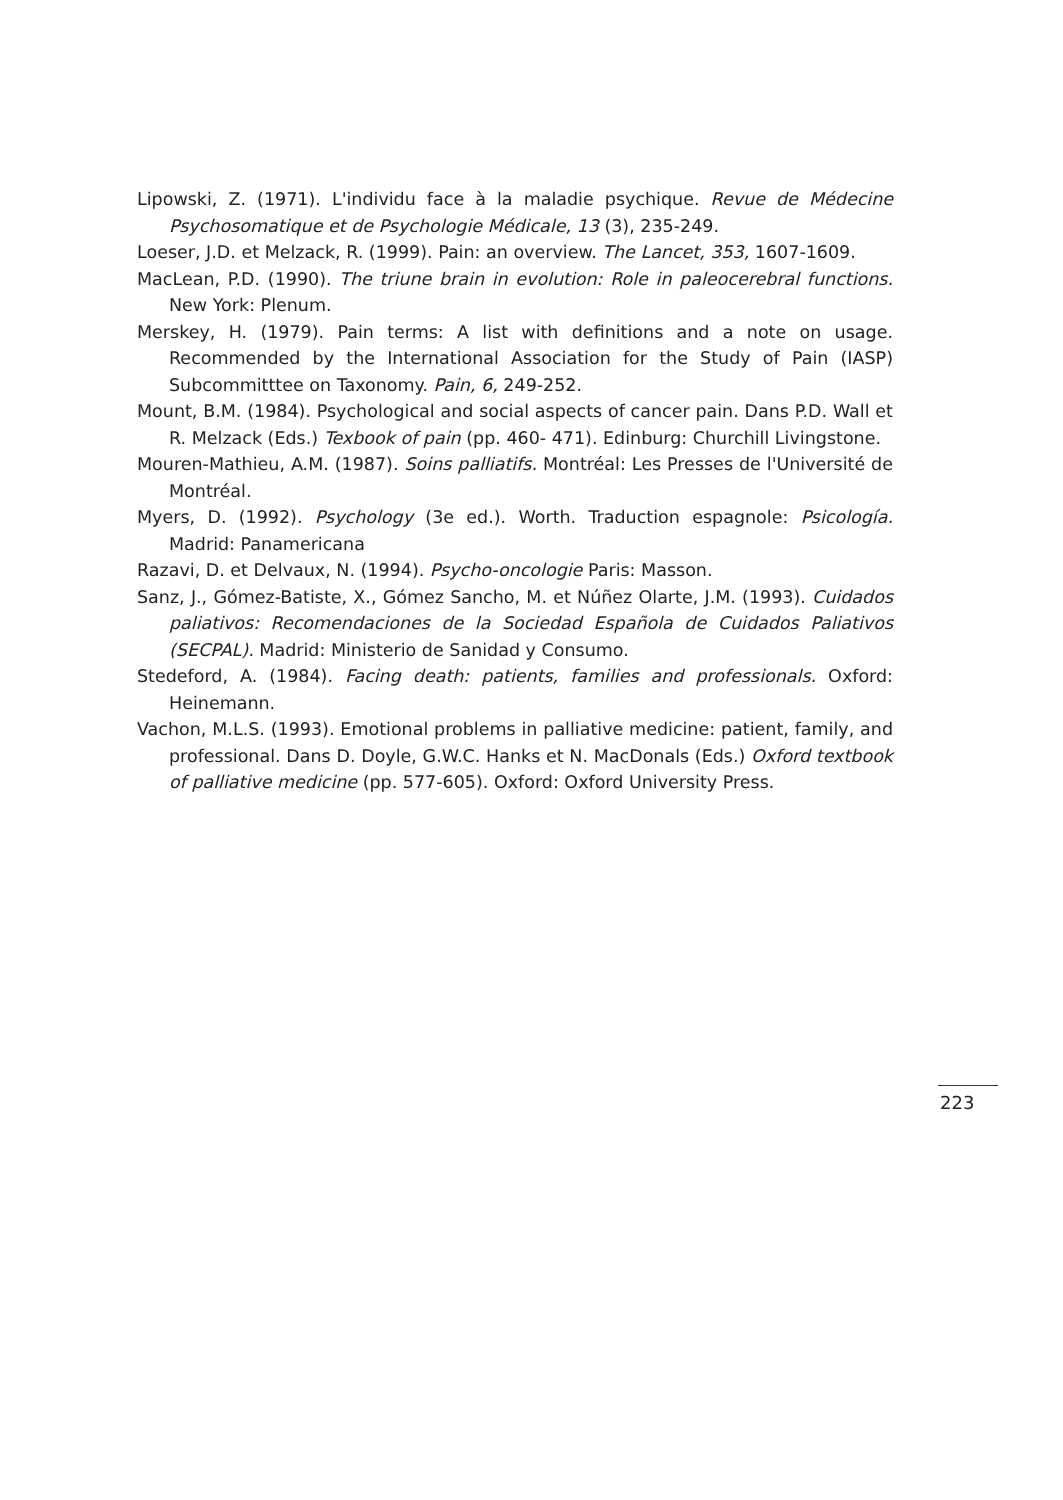Lipowski, Z. (1971). L'individu face à la maladie psychique. Revue de Médecine Psychosomatique et de Psychologie Médicale, 13 (3), 235-249.
Loeser, J.D. et Melzack, R. (1999). Pain: an overview. The Lancet, 353, 1607-1609.
MacLean, P.D. (1990). The triune brain in evolution: Role in paleocerebral functions. New York: Plenum.
Merskey, H. (1979). Pain terms: A list with definitions and a note on usage. Recommended by the International Association for the Study of Pain (IASP) Subcommitttee on Taxonomy. Pain, 6, 249-252.
Mount, B.M. (1984). Psychological and social aspects of cancer pain. Dans P.D. Wall et R. Melzack (Eds.) Texbook of pain (pp. 460- 471). Edinburg: Churchill Livingstone.
Mouren-Mathieu, A.M. (1987). Soins palliatifs. Montréal: Les Presses de l'Université de Montréal.
Myers, D. (1992). Psychology (3e ed.). Worth. Traduction espagnole: Psicología. Madrid: Panamericana
Razavi, D. et Delvaux, N. (1994). Psycho-oncologie Paris: Masson.
Sanz, J., Gómez-Batiste, X., Gómez Sancho, M. et Núñez Olarte, J.M. (1993). Cuidados paliativos: Recomendaciones de la Sociedad Española de Cuidados Paliativos (SECPAL). Madrid: Ministerio de Sanidad y Consumo.
Stedeford, A. (1984). Facing death: patients, families and professionals. Oxford: Heinemann.
Vachon, M.L.S. (1993). Emotional problems in palliative medicine: patient, family, and professional. Dans D. Doyle, G.W.C. Hanks et N. MacDonals (Eds.) Oxford textbook of palliative medicine (pp. 577-605). Oxford: Oxford University Press.
223